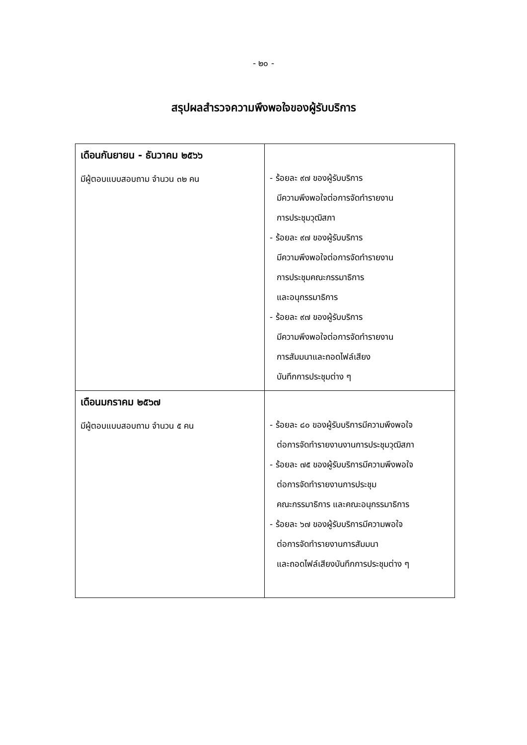- ๒๐ -
สรุปผลสำรวจความพึงพอใจของผู้รับบริการ
| เดือนกันยายน - ธันวาคม ๒๕๖๖ มีผู้ตอบแบบสอบถาม จำนวน ๓๒ คน | - ร้อยละ ๙๗ ของผู้รับบริการ มีความพึงพอใจต่อการจัดทำรายงาน การประชุมวุฒิสภา - ร้อยละ ๙๗ ของผู้รับบริการ มีความพึงพอใจต่อการจัดทำรายงาน การประชุมคณะกรรมาธิการ และอนุกรรมาธิการ - ร้อยละ ๙๗ ของผู้รับบริการ มีความพึงพอใจต่อการจัดทำรายงาน การสัมมนาและถอดไฟล์เสียง บันทึกการประชุมต่าง ๆ |
| เดือนมกราคม ๒๕๖๗ มีผู้ตอบแบบสอบถาม จำนวน ๕ คน | - ร้อยละ ๘๐ ของผู้รับบริการมีความพึงพอใจ ต่อการจัดทำรายงานงานการประชุมวุฒิสภา - ร้อยละ ๗๕ ของผู้รับบริการมีความพึงพอใจ ต่อการจัดทำรายงานการประชุม คณะกรรมาธิการ และคณะอนุกรรมาธิการ - ร้อยละ ๖๗ ของผู้รับบริการมีความพอใจ ต่อการจัดทำรายงานการสัมมนา และถอดไฟล์เสียงบันทึกการประชุมต่าง ๆ |